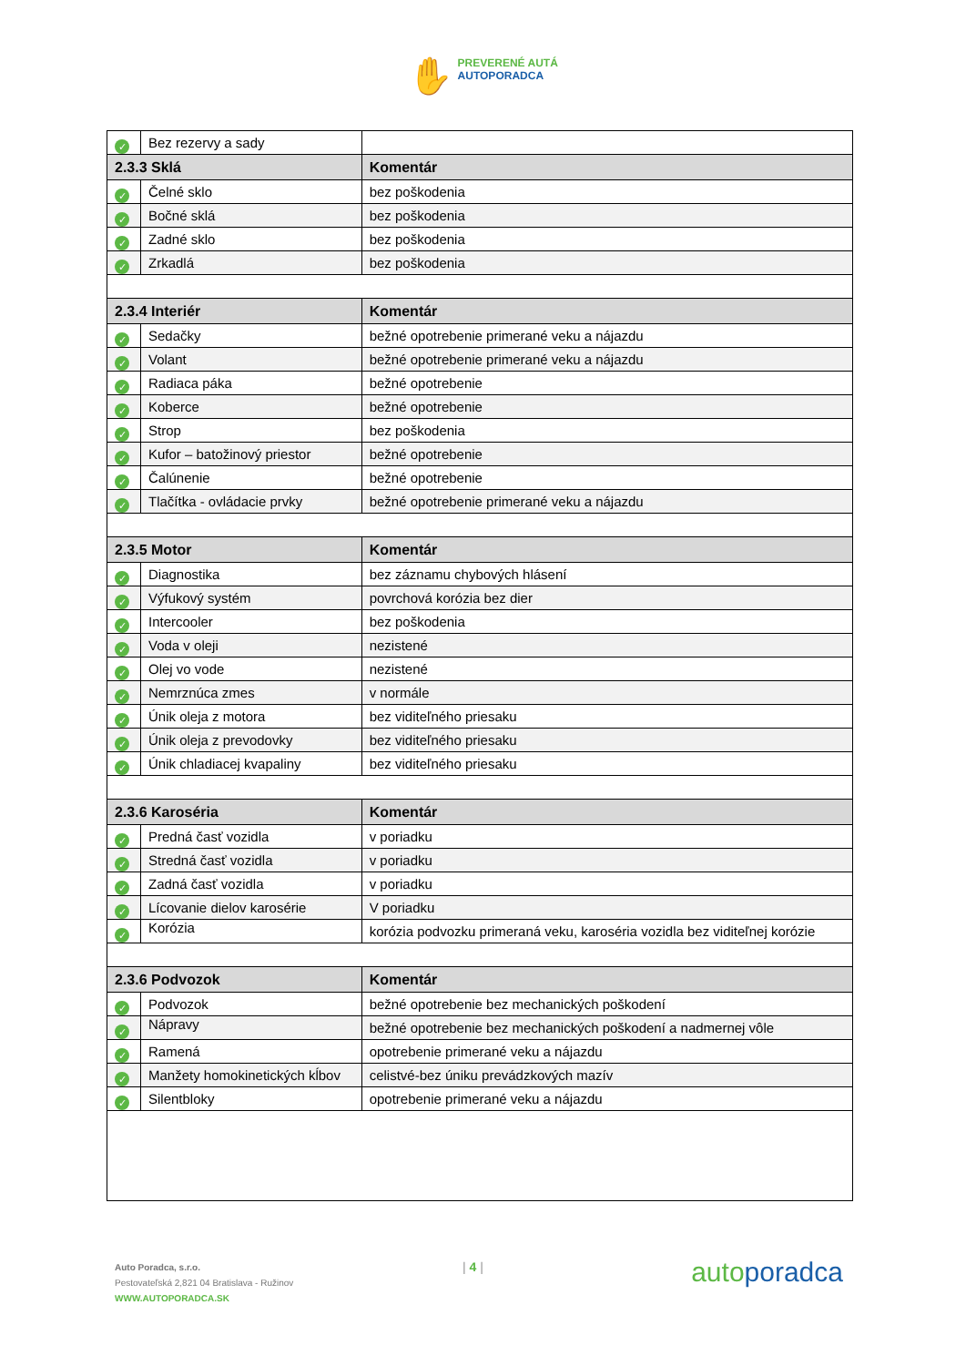✋ PREVERENÉ AUTÁ
AUTOPORADCA
| ✓ | Bez rezervy a sady | |
| 2.3.3 Sklá | | Komentár |
| ✓ | Čelné sklo | bez poškodenia |
| ✓ | Bočné sklá | bez poškodenia |
| ✓ | Zadné sklo | bez poškodenia |
| ✓ | Zrkadlá | bez poškodenia |
| 2.3.4 Interiér | | Komentár |
| ✓ | Sedačky | bežné opotrebenie primerané veku a nájazdu |
| ✓ | Volant | bežné opotrebenie primerané veku a nájazdu |
| ✓ | Radiaca páka | bežné opotrebenie |
| ✓ | Koberce | bežné opotrebenie |
| ✓ | Strop | bez poškodenia |
| ✓ | Kufor – batožinový priestor | bežné opotrebenie |
| ✓ | Čalúnenie | bežné opotrebenie |
| ✓ | Tlačítka - ovládacie prvky | bežné opotrebenie primerané veku a nájazdu |
| 2.3.5 Motor | | Komentár |
| ✓ | Diagnostika | bez záznamu chybových hlásení |
| ✓ | Výfukový systém | povrchová korózia bez dier |
| ✓ | Intercooler | bez poškodenia |
| ✓ | Voda v oleji | nezistené |
| ✓ | Olej vo vode | nezistené |
| ✓ | Nemrznúca zmes | v normále |
| ✓ | Únik oleja z motora | bez viditeľného priesaku |
| ✓ | Únik oleja z prevodovky | bez viditeľného priesaku |
| ✓ | Únik chladiacej kvapaliny | bez viditeľného priesaku |
| 2.3.6 Karoséria | | Komentár |
| ✓ | Predná časť vozidla | v poriadku |
| ✓ | Stredná časť vozidla | v poriadku |
| ✓ | Zadná časť vozidla | v poriadku |
| ✓ | Lícovanie dielov karosérie | V poriadku |
| ✓ | Korózia | korózia podvozku primeraná veku, karoséria vozidla bez viditeľnej korózie |
| 2.3.6 Podvozok | | Komentár |
| ✓ | Podvozok | bežné opotrebenie bez mechanických poškodení |
| ✓ | Nápravy | bežné opotrebenie bez mechanických poškodení a nadmernej vôle |
| ✓ | Ramená | opotrebenie primerané veku a nájazdu |
| ✓ | Manžety homokinetických kĺbov | celistvé-bez úniku prevádzkových mazív |
| ✓ | Silentbloky | opotrebenie primerané veku a nájazdu |
Auto Poradca, s.r.o.
Pestovateľská 2,821 04 Bratislava - Ružinov
WWW.AUTOPORADCA.SK
| 4 | autoporadca